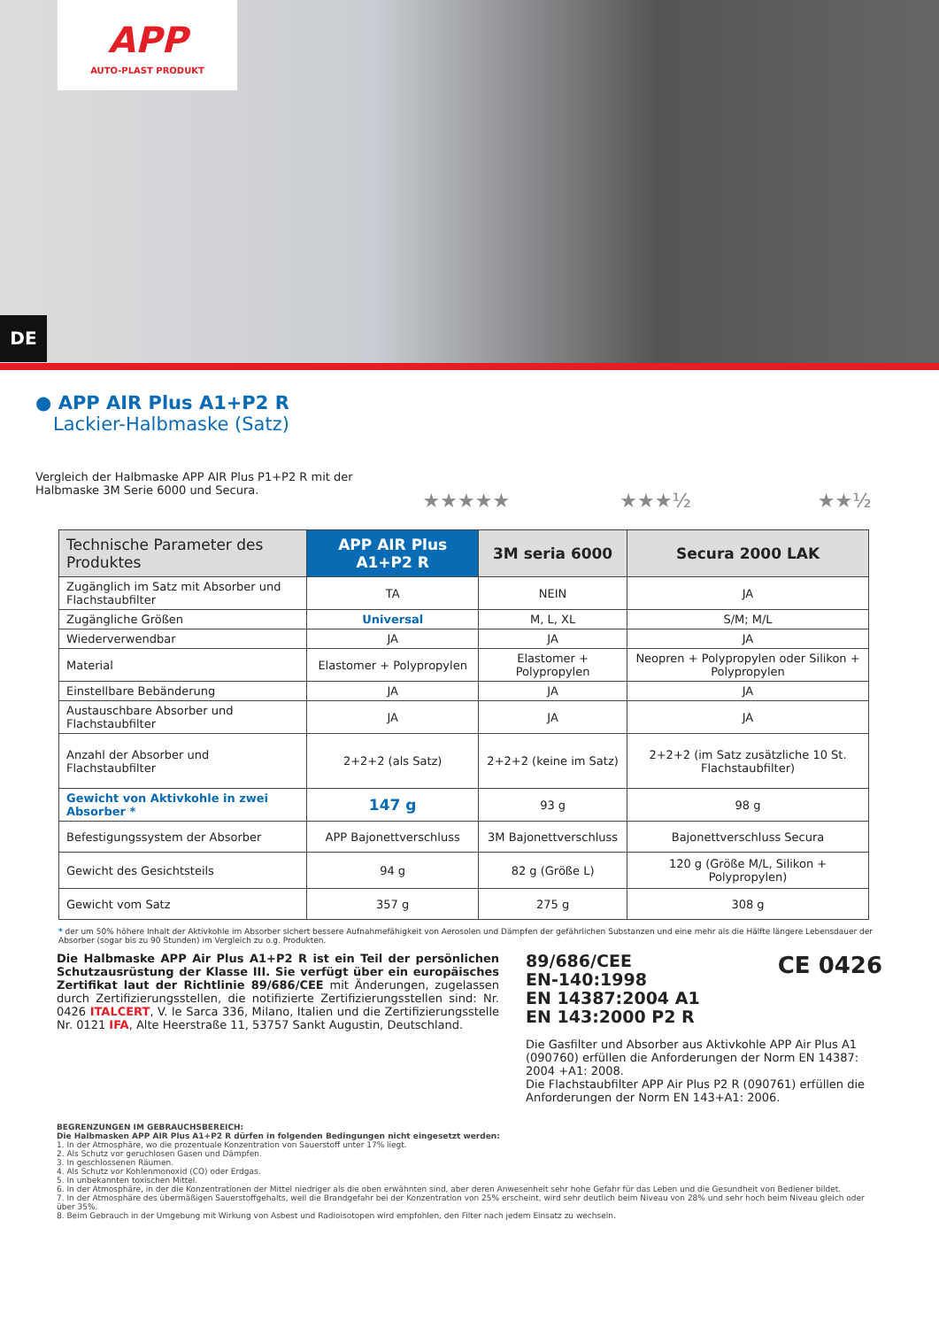APP
AUTO-PLAST PRODUKT
DE
● APP AIR Plus A1+P2 R
Lackier-Halbmaske (Satz)
Vergleich der Halbmaske APP AIR Plus P1+P2 R mit der Halbmaske 3M Serie 6000 und Secura.
★★★★★ ★★★½ ★★½
| Technische Parameter des Produktes | APP AIR Plus A1+P2 R | 3M seria 6000 | Secura 2000 LAK |
| --- | --- | --- | --- |
| Zugänglich im Satz mit Absorber und Flachstaubfilter | TA | NEIN | JA |
| Zugängliche Größen | Universal | M, L, XL | S/M; M/L |
| Wiederverwendbar | JA | JA | JA |
| Material | Elastomer + Polypropylen | Elastomer + Polypropylen | Neopren + Polypropylen oder Silikon + Polypropylen |
| Einstellbare Bebänderung | JA | JA | JA |
| Austauschbare Absorber und Flachstaubfilter | JA | JA | JA |
| Anzahl der Absorber und Flachstaubfilter | 2+2+2 (als Satz) | 2+2+2 (keine im Satz) | 2+2+2 (im Satz zusätzliche 10 St. Flachstaubfilter) |
| Gewicht von Aktivkohle in zwei Absorber * | 147 g | 93 g | 98 g |
| Befestigungssystem der Absorber | APP Bajonettverschluss | 3M Bajonettverschluss | Bajonettverschluss Secura |
| Gewicht des Gesichtsteils | 94 g | 82 g (Größe L) | 120 g (Größe M/L, Silikon + Polypropylen) |
| Gewicht vom Satz | 357 g | 275 g | 308 g |
* der um 50% höhere Inhalt der Aktivkohle im Absorber sichert bessere Aufnahmefähigkeit von Aerosolen und Dämpfen der gefährlichen Substanzen und eine mehr als die Hälfte längere Lebensdauer der Absorber (sogar bis zu 90 Stunden) im Vergleich zu o.g. Produkten.
Die Halbmaske APP Air Plus A1+P2 R ist ein Teil der persönlichen Schutzausrüstung der Klasse III. Sie verfügt über ein europäisches Zertifikat laut der Richtlinie 89/686/CEE mit Änderungen, zugelassen durch Zertifizierungsstellen, die notifizierte Zertifizierungsstellen sind: Nr. 0426 ITALCERT, V. le Sarca 336, Milano, Italien und die Zertifizierungsstelle Nr. 0121 IFA, Alte Heerstraße 11, 53757 Sankt Augustin, Deutschland.
89/686/CEE
EN-140:1998
EN 14387:2004 A1
EN 143:2000 P2 R
CE 0426
Die Gasfilter und Absorber aus Aktivkohle APP Air Plus A1 (090760) erfüllen die Anforderungen der Norm EN 14387: 2004 +A1: 2008.
Die Flachstaubfilter APP Air Plus P2 R (090761) erfüllen die Anforderungen der Norm EN 143+A1: 2006.
BEGRENZUNGEN IM GEBRAUCHSBEREICH:
Die Halbmasken APP AIR Plus A1+P2 R dürfen in folgenden Bedingungen nicht eingesetzt werden:
1. In der Atmosphäre, wo die prozentuale Konzentration von Sauerstoff unter 17% liegt.
2. Als Schutz vor geruchlosen Gasen und Dämpfen.
3. In geschlossenen Räumen.
4. Als Schutz vor Kohlenmonoxid (CO) oder Erdgas.
5. In unbekannten toxischen Mittel.
6. In der Atmosphäre, in der die Konzentrationen der Mittel niedriger als die oben erwähnten sind, aber deren Anwesenheit sehr hohe Gefahr für das Leben und die Gesundheit von Bediener bildet.
7. In der Atmosphäre des übermäßigen Sauerstoffgehalts, weil die Brandgefahr bei der Konzentration von 25% erscheint, wird sehr deutlich beim Niveau von 28% und sehr hoch beim Niveau gleich oder über 35%.
8. Beim Gebrauch in der Umgebung mit Wirkung von Asbest und Radioisotopen wird empfohlen, den Filter nach jedem Einsatz zu wechseln.